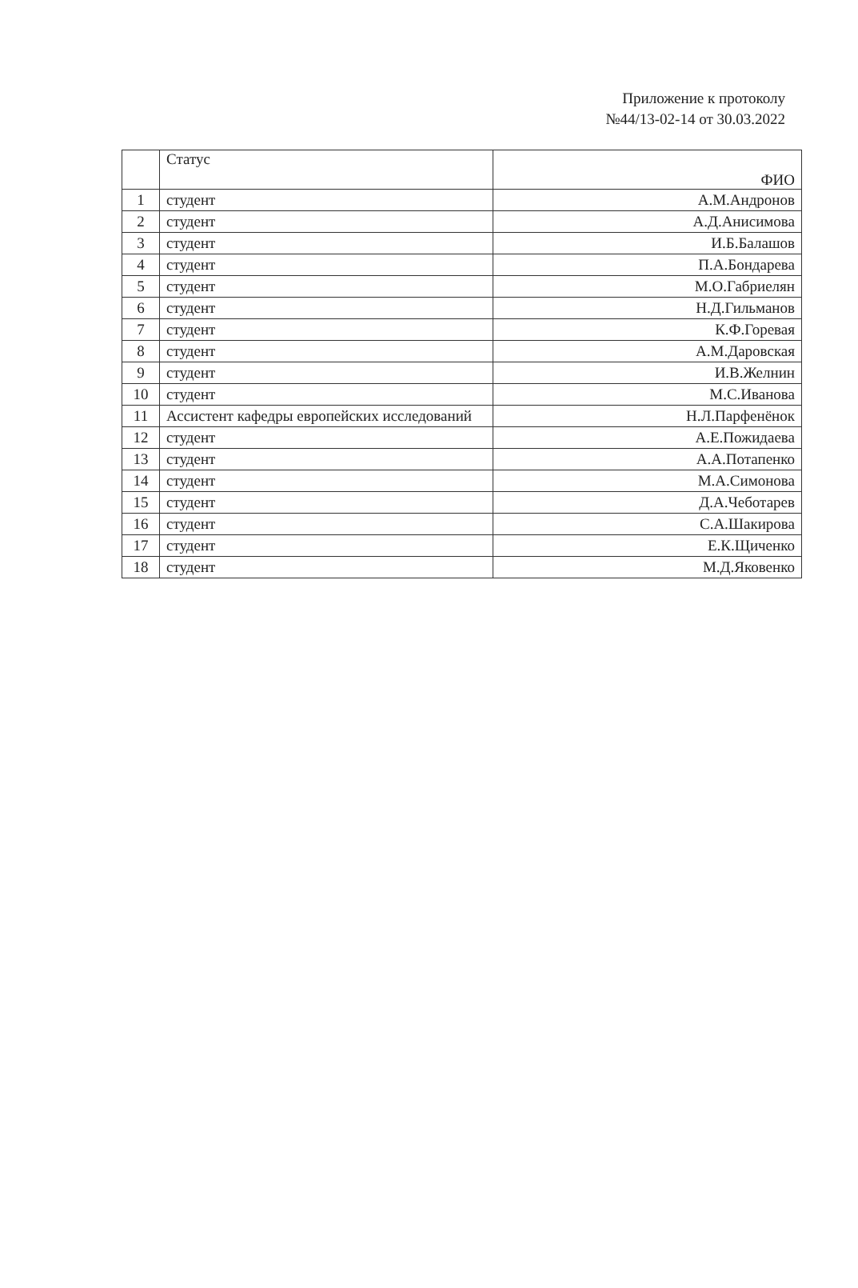Приложение к протоколу
№44/13-02-14 от 30.03.2022
| | Статус | ФИО |
| --- | --- | --- |
| 1 | студент | А.М.Андронов |
| 2 | студент | А.Д.Анисимова |
| 3 | студент | И.Б.Балашов |
| 4 | студент | П.А.Бондарева |
| 5 | студент | М.О.Габриелян |
| 6 | студент | Н.Д.Гильманов |
| 7 | студент | К.Ф.Горевая |
| 8 | студент | А.М.Даровская |
| 9 | студент | И.В.Желнин |
| 10 | студент | М.С.Иванова |
| 11 | Ассистент кафедры европейских исследований | Н.Л.Парфенёнок |
| 12 | студент | А.Е.Пожидаева |
| 13 | студент | А.А.Потапенко |
| 14 | студент | М.А.Симонова |
| 15 | студент | Д.А.Чеботарев |
| 16 | студент | С.А.Шакирова |
| 17 | студент | Е.К.Щиченко |
| 18 | студент | М.Д.Яковенко |